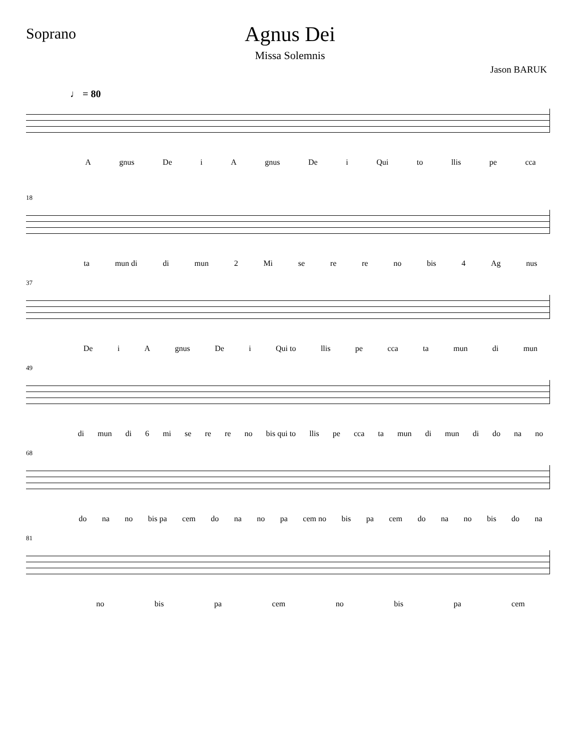Soprano
Agnus Dei
Missa Solemnis
Jason BARUK
♩ = 80
Agnus De i A gnus De i Qui to llis pe cca
18
ta mun di di mun 2 Mi se re re no bis 4 Ag nus
37
De i A gnus De i Qui to llis pe cca ta mun di mun
49
di mun di 6 mi se re re no bis qui to llis pe cca ta mun di mun di do na no
68
do na no bis pa cem do na no pa cem no bis pa cem do na no bis do na
81
no bis pa cem no bis pa cem